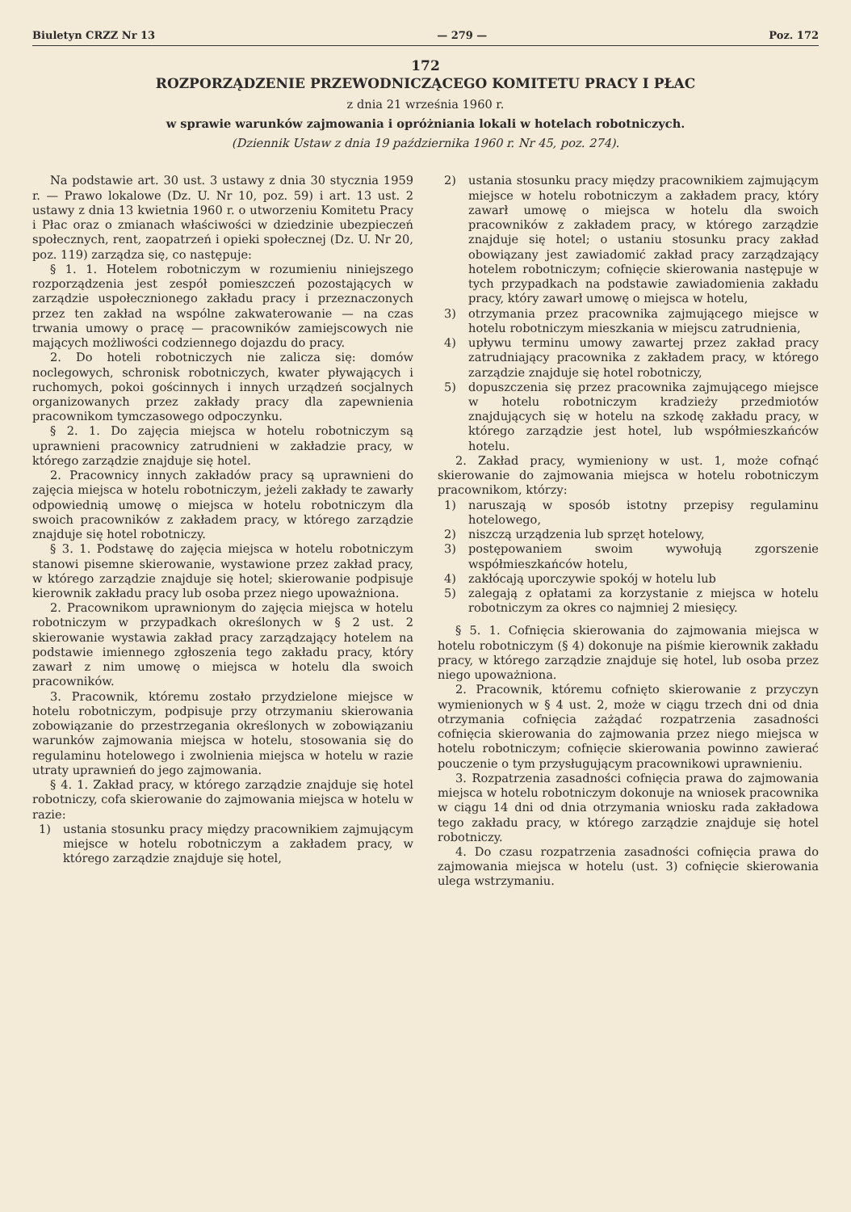Biuletyn CRZZ Nr 13 — 279 — Poz. 172
172
ROZPORZĄDZENIE PRZEWODNICZĄCEGO KOMITETU PRACY I PŁAC
z dnia 21 września 1960 r.
w sprawie warunków zajmowania i opróżniania lokali w hotelach robotniczych.
(Dziennik Ustaw z dnia 19 października 1960 r. Nr 45, poz. 274).
Na podstawie art. 30 ust. 3 ustawy z dnia 30 stycznia 1959 r. — Prawo lokalowe (Dz. U. Nr 10, poz. 59) i art. 13 ust. 2 ustawy z dnia 13 kwietnia 1960 r. o utworzeniu Komitetu Pracy i Płac oraz o zmianach właściwości w dziedzinie ubezpieczeń społecznych, rent, zaopatrzeń i opieki społecznej (Dz. U. Nr 20, poz. 119) zarządza się, co następuje:
§ 1. 1. Hotelem robotniczym w rozumieniu niniejszego rozporządzenia jest zespół pomieszczeń pozostających w zarządzie uspołecznionego zakładu pracy i przeznaczonych przez ten zakład na wspólne zakwaterowanie — na czas trwania umowy o pracę — pracowników zamiejscowych nie mających możliwości codziennego dojazdu do pracy.
2. Do hoteli robotniczych nie zalicza się: domów noclegowych, schronisk robotniczych, kwater pływających i ruchomych, pokoi gościnnych i innych urządzeń socjalnych organizowanych przez zakłady pracy dla zapewnienia pracownikom tymczasowego odpoczynku.
§ 2. 1. Do zajęcia miejsca w hotelu robotniczym są uprawnieni pracownicy zatrudnieni w zakładzie pracy, w którego zarządzie znajduje się hotel.
2. Pracownicy innych zakładów pracy są uprawnieni do zajęcia miejsca w hotelu robotniczym, jeżeli zakłady te zawarły odpowiednią umowę o miejsca w hotelu robotniczym dla swoich pracowników z zakładem pracy, w którego zarządzie znajduje się hotel robotniczy.
§ 3. 1. Podstawę do zajęcia miejsca w hotelu robotniczym stanowi pisemne skierowanie, wystawione przez zakład pracy, w którego zarządzie znajduje się hotel; skierowanie podpisuje kierownik zakładu pracy lub osoba przez niego upoważniona.
2. Pracownikom uprawnionym do zajęcia miejsca w hotelu robotniczym w przypadkach określonych w § 2 ust. 2 skierowanie wystawia zakład pracy zarządzający hotelem na podstawie imiennego zgłoszenia tego zakładu pracy, który zawarł z nim umowę o miejsca w hotelu dla swoich pracowników.
3. Pracownik, któremu zostało przydzielone miejsce w hotelu robotniczym, podpisuje przy otrzymaniu skierowania zobowiązanie do przestrzegania określonych w zobowiązaniu warunków zajmowania miejsca w hotelu, stosowania się do regulaminu hotelowego i zwolnienia miejsca w hotelu w razie utraty uprawnień do jego zajmowania.
§ 4. 1. Zakład pracy, w którego zarządzie znajduje się hotel robotniczy, cofa skierowanie do zajmowania miejsca w hotelu w razie:
1) ustania stosunku pracy między pracownikiem zajmującym miejsce w hotelu robotniczym a zakładem pracy, w którego zarządzie znajduje się hotel,
2) ustania stosunku pracy między pracownikiem zajmującym miejsce w hotelu robotniczym a zakładem pracy, który zawarł umowę o miejsca w hotelu dla swoich pracowników z zakładem pracy, w którego zarządzie znajduje się hotel; o ustaniu stosunku pracy zakład obowiązany jest zawiadomić zakład pracy zarządzający hotelem robotniczym; cofnięcie skierowania następuje w tych przypadkach na podstawie zawiadomienia zakładu pracy, który zawarł umowę o miejsca w hotelu,
3) otrzymania przez pracownika zajmującego miejsce w hotelu robotniczym mieszkania w miejscu zatrudnienia,
4) upływu terminu umowy zawartej przez zakład pracy zatrudniający pracownika z zakładem pracy, w którego zarządzie znajduje się hotel robotniczy,
5) dopuszczenia się przez pracownika zajmującego miejsce w hotelu robotniczym kradzieży przedmiotów znajdujących się w hotelu na szkodę zakładu pracy, w którego zarządzie jest hotel, lub współmieszkańców hotelu.
2. Zakład pracy, wymieniony w ust. 1, może cofnąć skierowanie do zajmowania miejsca w hotelu robotniczym pracownikom, którzy:
1) naruszają w sposób istotny przepisy regulaminu hotelowego,
2) niszczą urządzenia lub sprzęt hotelowy,
3) postępowaniem swoim wywołują zgorszenie współmieszkańców hotelu,
4) zakłócają uporczywie spokój w hotelu lub
5) zalegają z opłatami za korzystanie z miejsca w hotelu robotniczym za okres co najmniej 2 miesięcy.
§ 5. 1. Cofnięcia skierowania do zajmowania miejsca w hotelu robotniczym (§ 4) dokonuje na piśmie kierownik zakładu pracy, w którego zarządzie znajduje się hotel, lub osoba przez niego upoważniona.
2. Pracownik, któremu cofnięto skierowanie z przyczyn wymienionych w § 4 ust. 2, może w ciągu trzech dni od dnia otrzymania cofnięcia zażądać rozpatrzenia zasadności cofnięcia skierowania do zajmowania przez niego miejsca w hotelu robotniczym; cofnięcie skierowania powinno zawierać pouczenie o tym przysługującym pracownikowi uprawnieniu.
3. Rozpatrzenia zasadności cofnięcia prawa do zajmowania miejsca w hotelu robotniczym dokonuje na wniosek pracownika w ciągu 14 dni od dnia otrzymania wniosku rada zakładowa tego zakładu pracy, w którego zarządzie znajduje się hotel robotniczy.
4. Do czasu rozpatrzenia zasadności cofnięcia prawa do zajmowania miejsca w hotelu (ust. 3) cofnięcie skierowania ulega wstrzymaniu.